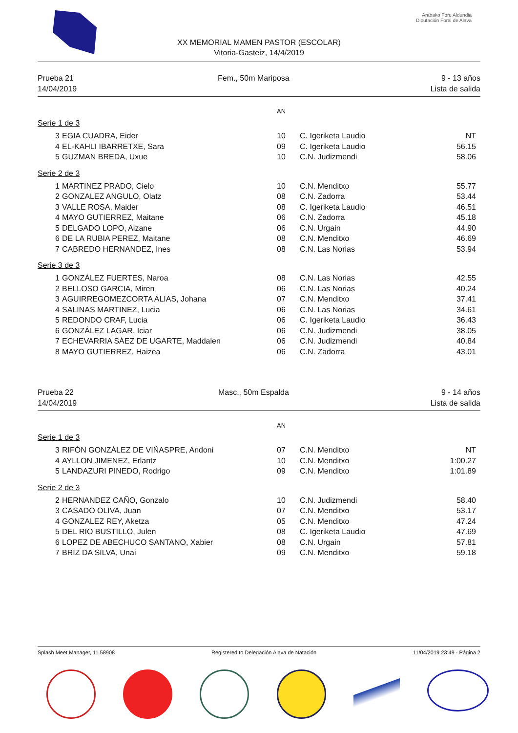Arabako Foru Aldundia
Diputación Foral de Alava
XX MEMORIAL MAMEN PASTOR (ESCOLAR)
Vitoria-Gasteiz, 14/4/2019
Prueba 21
14/04/2019
Fem., 50m Mariposa 9 - 13 años
Lista de salida
AN
Serie 1 de 3
| 3 | EGIA CUADRA, Eider | 10 | C. Igeriketa Laudio | NT |
| 4 | EL-KAHLI IBARRETXE, Sara | 09 | C. Igeriketa Laudio | 56.15 |
| 5 | GUZMAN BREDA, Uxue | 10 | C.N. Judizmendi | 58.06 |
Serie 2 de 3
| 1 | MARTINEZ PRADO, Cielo | 10 | C.N. Menditxo | 55.77 |
| 2 | GONZALEZ ANGULO, Olatz | 08 | C.N. Zadorra | 53.44 |
| 3 | VALLE ROSA, Maider | 08 | C. Igeriketa Laudio | 46.51 |
| 4 | MAYO GUTIERREZ, Maitane | 06 | C.N. Zadorra | 45.18 |
| 5 | DELGADO LOPO, Aizane | 06 | C.N. Urgain | 44.90 |
| 6 | DE LA RUBIA PEREZ, Maitane | 08 | C.N. Menditxo | 46.69 |
| 7 | CABREDO HERNANDEZ, Ines | 08 | C.N. Las Norias | 53.94 |
Serie 3 de 3
| 1 | GONZÁLEZ FUERTES, Naroa | 08 | C.N. Las Norias | 42.55 |
| 2 | BELLOSO GARCIA, Miren | 06 | C.N. Las Norias | 40.24 |
| 3 | AGUIRREGOMEZCORTA ALIAS, Johana | 07 | C.N. Menditxo | 37.41 |
| 4 | SALINAS MARTINEZ, Lucia | 06 | C.N. Las Norias | 34.61 |
| 5 | REDONDO CRAF, Lucia | 06 | C. Igeriketa Laudio | 36.43 |
| 6 | GONZÁLEZ LAGAR, Iciar | 06 | C.N. Judizmendi | 38.05 |
| 7 | ECHEVARRIA SÁEZ DE UGARTE, Maddalen | 06 | C.N. Judizmendi | 40.84 |
| 8 | MAYO GUTIERREZ, Haizea | 06 | C.N. Zadorra | 43.01 |
Prueba 22
14/04/2019
Masc., 50m Espalda 9 - 14 años
Lista de salida
AN
Serie 1 de 3
| 3 | RIFÓN GONZÁLEZ DE VIÑASPRE, Andoni | 07 | C.N. Menditxo | NT |
| 4 | AYLLON JIMENEZ, Erlantz | 10 | C.N. Menditxo | 1:00.27 |
| 5 | LANDAZURI PINEDO, Rodrigo | 09 | C.N. Menditxo | 1:01.89 |
Serie 2 de 3
| 2 | HERNANDEZ CAÑO, Gonzalo | 10 | C.N. Judizmendi | 58.40 |
| 3 | CASADO OLIVA, Juan | 07 | C.N. Menditxo | 53.17 |
| 4 | GONZALEZ REY, Aketza | 05 | C.N. Menditxo | 47.24 |
| 5 | DEL RIO BUSTILLO, Julen | 08 | C. Igeriketa Laudio | 47.69 |
| 6 | LOPEZ DE ABECHUCO SANTANO, Xabier | 08 | C.N. Urgain | 57.81 |
| 7 | BRIZ DA SILVA, Unai | 09 | C.N. Menditxo | 59.18 |
Splash Meet Manager, 11.58908 Registered to Delegación Alava de Natación 11/04/2019 23:49 - Página 2